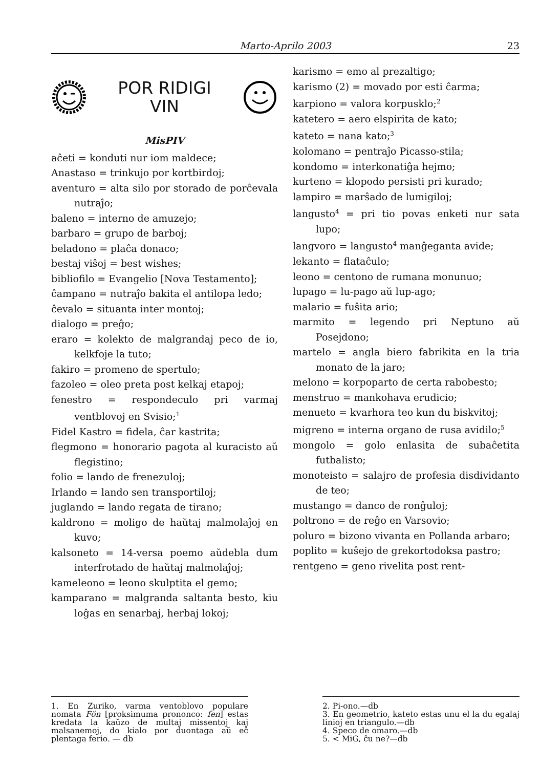Marto-Aprilo 2003 23
POR RIDIGI
VIN
MisPIV
aĉeti = konduti nur iom maldece;
Anastaso = trinkujo por kortbirdoj;
aventuro = alta silo por storado de porĉevala nutraĵo;
baleno = interno de amuzejo;
barbaro = grupo de barboj;
beladono = plaĉa donaco;
bestaj viŝoj = best wishes;
bibliofilo = Evangelio [Nova Testamento];
ĉampano = nutraĵo bakita el antilopa ledo;
ĉevalo = situanta inter montoj;
dialogo = preĝo;
eraro = kolekto de malgrandaj peco de io, kelkfoje la tuto;
fakiro = promeno de spertulo;
fazoleo = oleo preta post kelkaj etapoj;
fenestro = respondeculo pri varmaj ventblovoj en Svisio;<sup>1</sup>
Fidel Kastro = fidela, ĉar kastrita;
flegmono = honorario pagota al kuracisto aŭ flegistino;
folio = lando de frenezuloj;
Irlando = lando sen transportiloj;
juglando = lando regata de tirano;
kaldrono = moligo de haŭtaj malmolaĵoj en kuvo;
kalsoneto = 14-versa poemo aŭdebla dum interfrotado de haŭtaj malmolaĵoj;
kameleono = leono skulptita el gemo;
kamparano = malgranda saltanta besto, kiu loĝas en senarbaj, herbaj lokoj;
karismo = emo al prezaltigo;
karismo (2) = movado por esti ĉarma;
karpiono = valora korpusklo;<sup>2</sup>
katetero = aero elspirita de kato;
kateto = nana kato;<sup>3</sup>
kolomano = pentraĵo Picasso-stila;
kondomo = interkonatiĝa hejmo;
kurteno = klopodo persisti pri kurado;
lampiro = marŝado de lumigiloj;
langusto<sup>4</sup> = pri tio povas enketi nur sata lupo;
langvoro = langusto<sup>4</sup> manĝeganta avide;
lekanto = flataĉulo;
leono = centono de rumana monunuo;
lupago = lu-pago aŭ lup-ago;
malario = fuŝita ario;
marmito = legendo pri Neptuno aŭ Posejdono;
martelo = angla biero fabrikita en la tria monato de la jaro;
melono = korpoparto de certa rabobesto;
menstruo = mankohava erudicio;
menueto = kvarhora teo kun du biskvitoj;
migreno = interna organo de rusa avidilo;<sup>5</sup>
mongolo = golo enlasita de subaĉetita futbalisto;
monoteisto = salajro de profesia disdividanto de teo;
mustango = danco de ronĝuloj;
poltrono = de reĝo en Varsovio;
poluro = bizono vivanta en Pollanda arbaro;
poplito = kuŝejo de grekortodoksa pastro;
rentgeno = geno rivelita post rent-
1. En Zuriko, varma ventoblovo populare nomata Fön [proksimuma prononco: fen] estas kredata la kaŭzo de multaj missentoj kaj malsanemoj, do kialo por duontaga aŭ eĉ plentaga ferio. — db
2. Pi-ono.—db
3. En geometrio, kateto estas unu el la du egalaj linioj en triangulo.—db
4. Speco de omaro.—db
5. < MiG, ĉu ne?—db